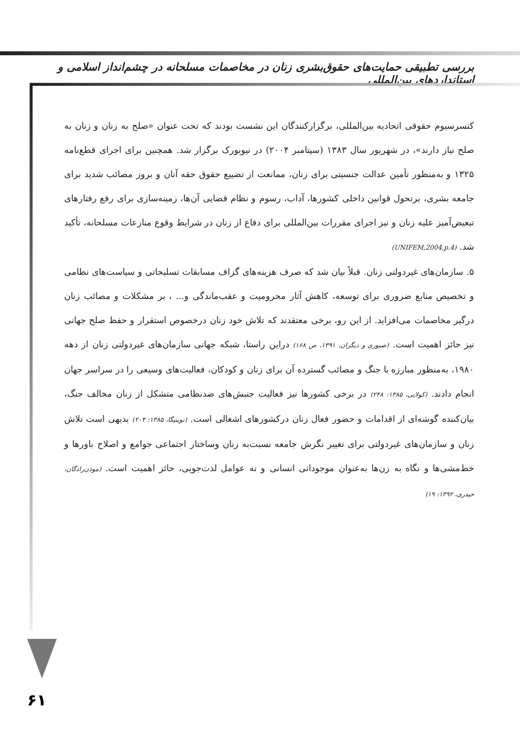بررسی تطبیقی حمایت‌های حقوق‌بشری زنان در مخاصمات مسلحانه در چشم‌انداز اسلامی و استانداردهای بین‌المللی
کنسرسیوم حقوقی اتحادیه بین‌المللی، برگزارکنندگان این نشست بودند که تحت عنوان «صلح به زنان و زنان به صلح نیاز دارند»، در شهریور سال ۱۳۸۳ (سپتامبر ۲۰۰۴) در نیویورک برگزار شد. همچنین برای اجرای قطع‌نامه ۱۳۲۵ و به‌منظور تأمین عدالت جنسیتی برای زنان، ممانعت از تضییع حقوق حقه آنان و بروز مصائب شدید برای جامعه بشری، برتحول قوانین داخلی کشورها، آداب، رسوم و نظام قضایی آن‌ها، زمینه‌سازی برای رفع رفتارهای تبعیض‌آمیز علیه زنان و نیز اجرای مقررات بین‌المللی برای دفاع از زنان در شرایط وقوع منازعات مسلحانه، تأکید شد. (UNIFEM,2004,p.4)
۵. سازمان‌های غیردولتی زنان. قبلاً بیان شد که صرف هزینه‌های گزاف مسابقات تسلیحاتی و سیاست‌های نظامی و تخصیص منابع ضروری برای توسعه، کاهش آثار محرومیت و عقب‌ماندگی و... ، بر مشکلات و مصائب زنان درگیر مخاصمات می‌افزاید. از این رو، برخی معتقدند که تلاش خود زنان درخصوص استقرار و حفظ صلح جهانی نیز حائز اهمیت است. (صبوری و دیگران، ۱۳۹۱، ص ۱۶۸) دراین راستا، شبکه جهانی سازمان‌های غیردولتی زنان از دهه ۱۹۸۰، به‌منظور مبارزه با جنگ و مصائب گسترده آن برای زنان و کودکان، فعالیت‌های وسیعی را در سراسر جهان انجام دادند. (کولایی، ۱۳۸۵: ۲۴۸) در برخی کشورها نیز فعالیت جنبش‌های ضدنظامی متشکل از زنان مخالف جنگ، بیان‌کننده گوشه‌ای از اقدامات و حضور فعال زنان درکشورهای اشغالی است. (توینیگا، ۱۳۸۵: ۲۰۴) بدیهی است تلاش زنان و سازمان‌های غیردولتی برای تغییر نگرش جامعه نسبت‌به زنان وساختار اجتماعی جوامع و اصلاح باورها و خط‌مشی‌ها و نگاه به زن‌ها به‌عنوان موجوداتی انسانی و نه عوامل لذت‌جویی، حائز اهمیت است. (موذن‌زادگان، حیدری، ۱۳۹۲: ۱۹)
۶۱